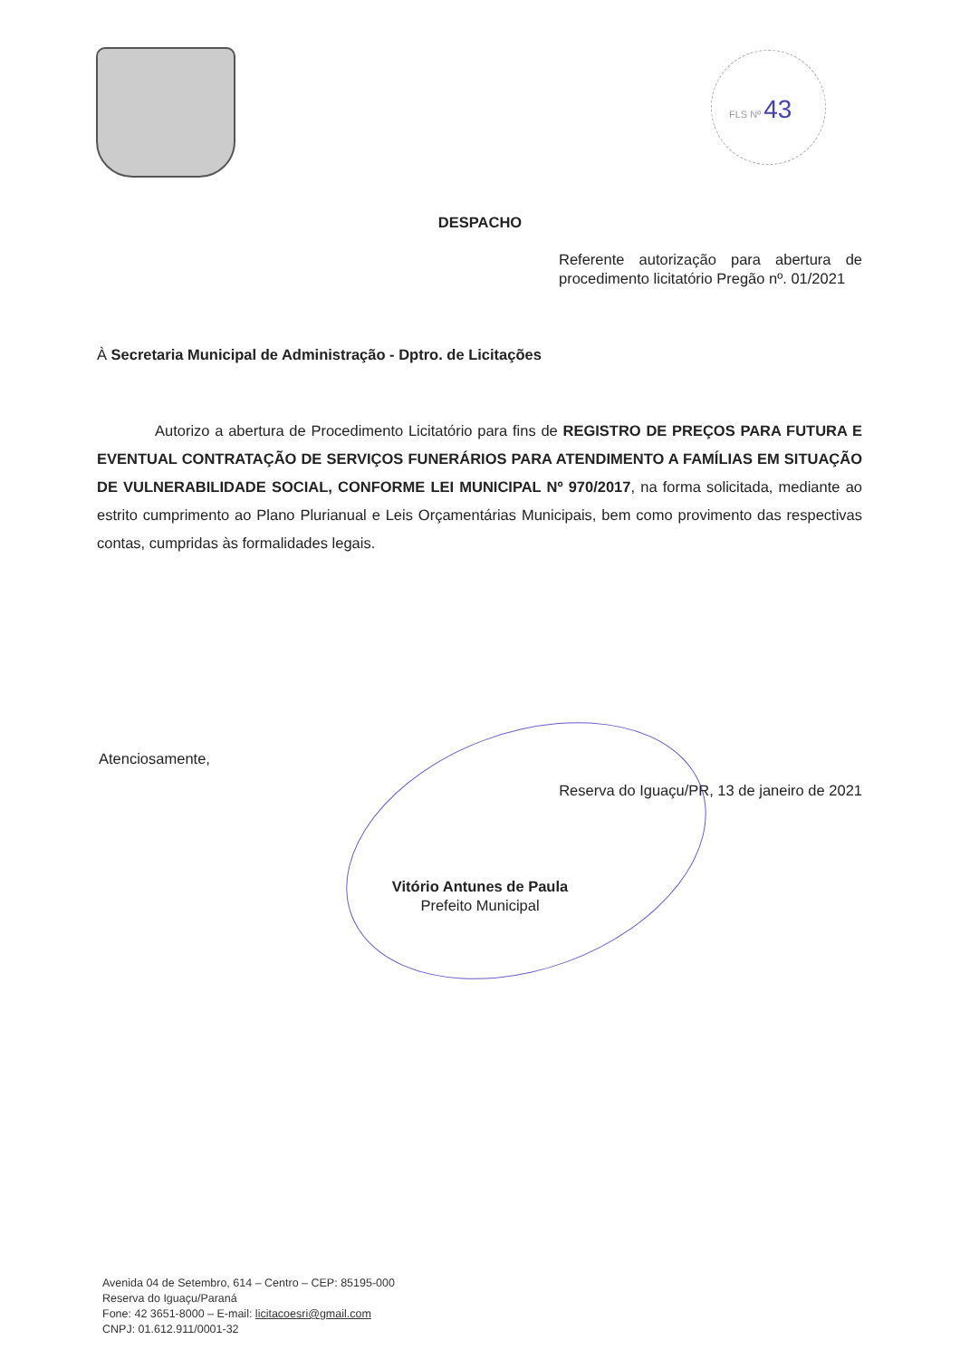FLS Nº 43
DESPACHO
Referente autorização para abertura de procedimento licitatório Pregão nº. 01/2021
À Secretaria Municipal de Administração - Dptro. de Licitações
Autorizo a abertura de Procedimento Licitatório para fins de REGISTRO DE PREÇOS PARA FUTURA E EVENTUAL CONTRATAÇÃO DE SERVIÇOS FUNERÁRIOS PARA ATENDIMENTO A FAMÍLIAS EM SITUAÇÃO DE VULNERABILIDADE SOCIAL, CONFORME LEI MUNICIPAL Nº 970/2017, na forma solicitada, mediante ao estrito cumprimento ao Plano Plurianual e Leis Orçamentárias Municipais, bem como provimento das respectivas contas, cumpridas às formalidades legais.
Atenciosamente,
Reserva do Iguaçu/PR, 13 de janeiro de 2021
Vitório Antunes de Paula
Prefeito Municipal
Avenida 04 de Setembro, 614 – Centro – CEP: 85195-000
Reserva do Iguaçu/Paraná
Fone: 42 3651-8000 – E-mail: licitacoesri@gmail.com
CNPJ: 01.612.911/0001-32